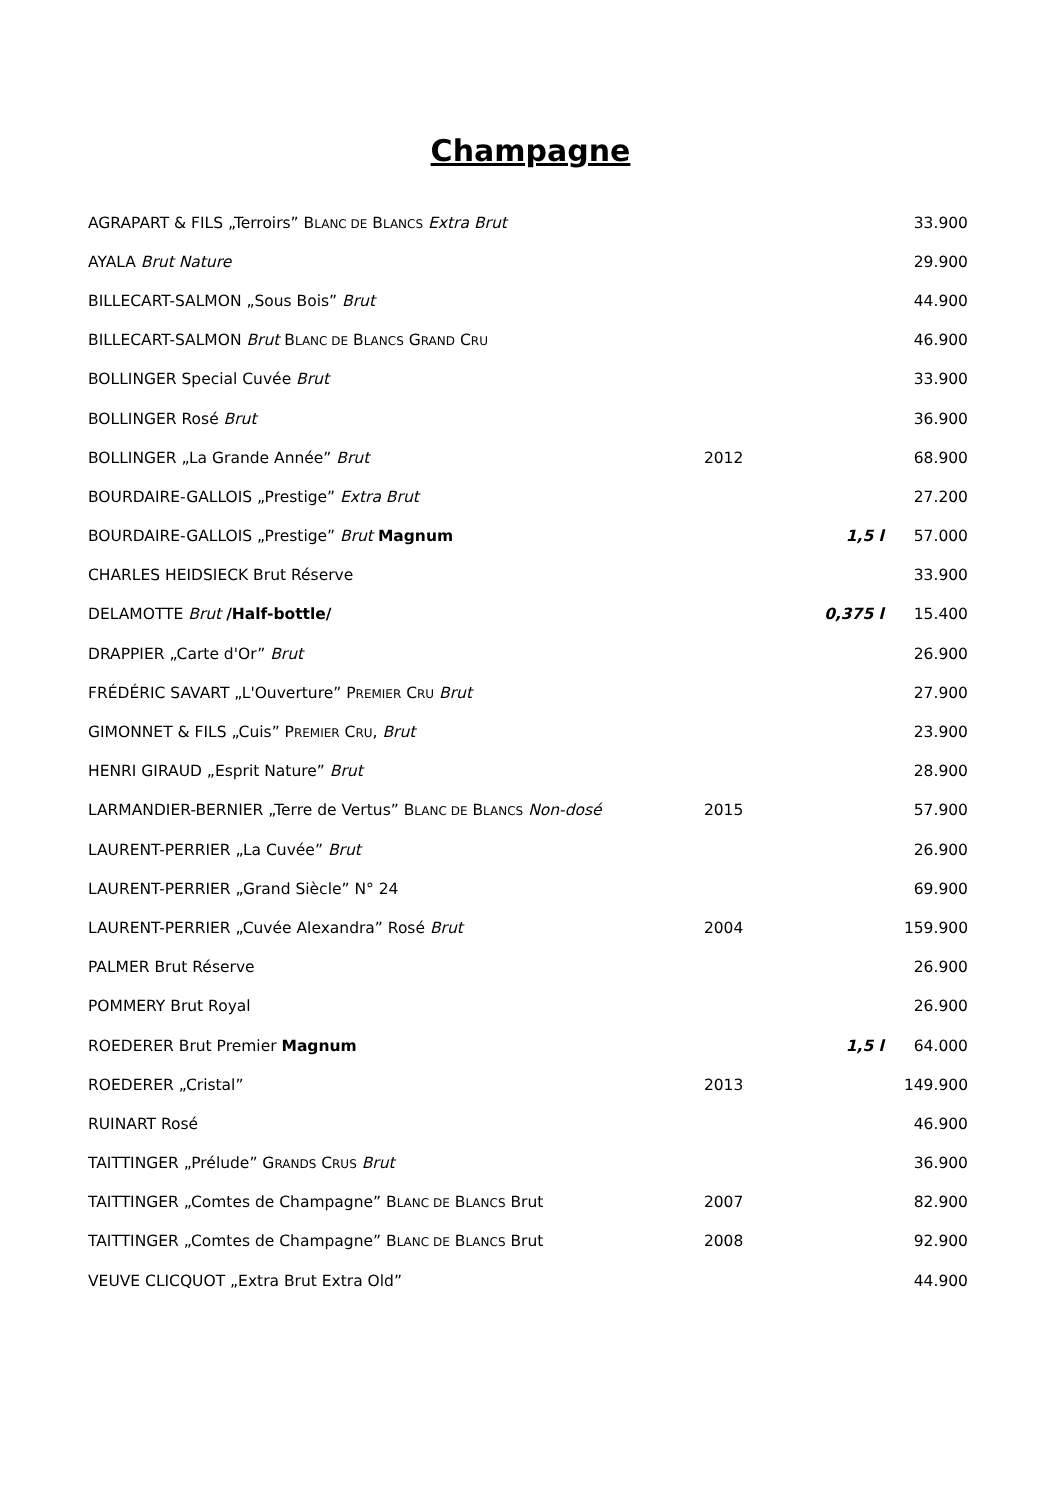Champagne
| AGRAPART & FILS „Terroirs” B LANC DE B LANCS Extra Brut | | | 33.900 |
| AYALA Brut Nature | | | 29.900 |
| BILLECART-SALMON „Sous Bois” Brut | | | 44.900 |
| BILLECART-SALMON Brut B LANC DE B LANCS G RAND C RU | | | 46.900 |
| BOLLINGER Special Cuvée Brut | | | 33.900 |
| BOLLINGER Rosé Brut | | | 36.900 |
| BOLLINGER „La Grande Année” Brut | 2012 | | 68.900 |
| BOURDAIRE-GALLOIS „Prestige” Extra Brut | | | 27.200 |
| BOURDAIRE-GALLOIS „Prestige” Brut Magnum | | 1,5 l | 57.000 |
| CHARLES HEIDSIECK Brut Réserve | | | 33.900 |
| DELAMOTTE Brut /Half-bottle/ | | 0,375 l | 15.400 |
| DRAPPIER „Carte d'Or” Brut | | | 26.900 |
| FRÉDÉRIC SAVART „L'Ouverture” P REMIER C RU Brut | | | 27.900 |
| GIMONNET & FILS „Cuis” P REMIER C RU , Brut | | | 23.900 |
| HENRI GIRAUD „Esprit Nature” Brut | | | 28.900 |
| LARMANDIER-BERNIER „Terre de Vertus” B LANC DE B LANCS Non-dosé | 2015 | | 57.900 |
| LAURENT-PERRIER „La Cuvée” Brut | | | 26.900 |
| LAURENT-PERRIER „Grand Siècle” N° 24 | | | 69.900 |
| LAURENT-PERRIER „Cuvée Alexandra” Rosé Brut | 2004 | | 159.900 |
| PALMER Brut Réserve | | | 26.900 |
| POMMERY Brut Royal | | | 26.900 |
| ROEDERER Brut Premier Magnum | | 1,5 l | 64.000 |
| ROEDERER „Cristal” | 2013 | | 149.900 |
| RUINART Rosé | | | 46.900 |
| TAITTINGER „Prélude” G RANDS C RUS Brut | | | 36.900 |
| TAITTINGER „Comtes de Champagne” B LANC DE B LANCS Brut | 2007 | | 82.900 |
| TAITTINGER „Comtes de Champagne” B LANC DE B LANCS Brut | 2008 | | 92.900 |
| VEUVE CLICQUOT „Extra Brut Extra Old” | | | 44.900 |